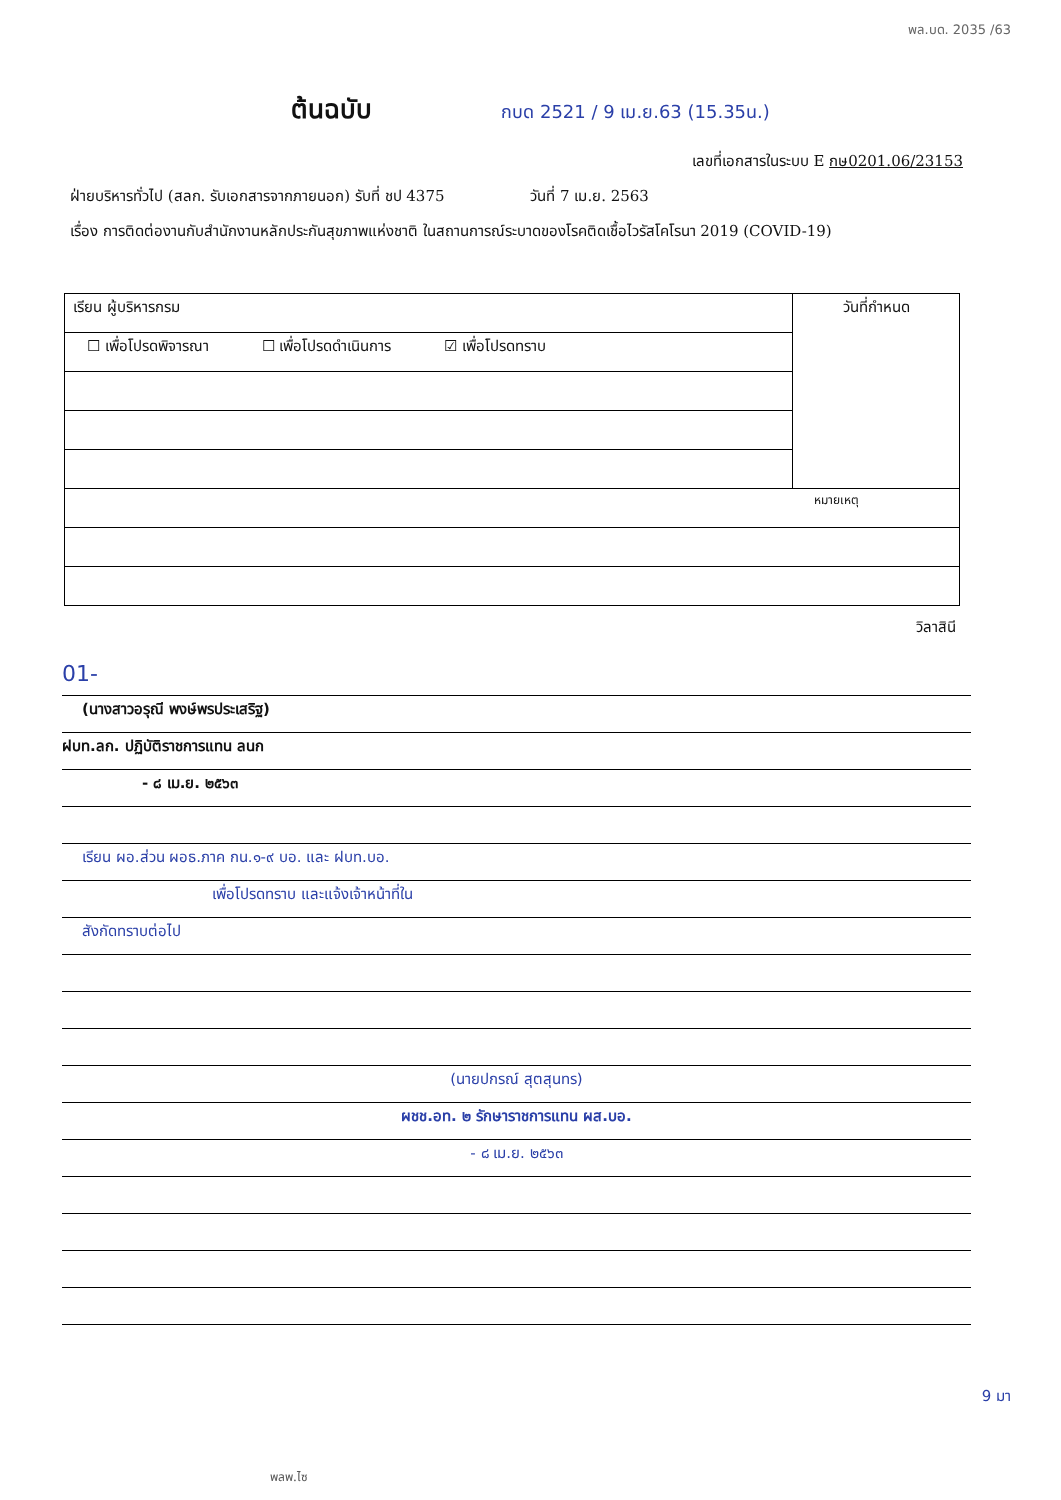พล.บด. 2035 /63
ต้นฉบับ กบด 2521 / 9 เม.ย.63 (15.35น.)
เลขที่เอกสารในระบบ E กษ0201.06/23153
ฝ่ายบริหารทั่วไป (สลก. รับเอกสารจากภายนอก) รับที่ ชป 4375 วันที่ 7 เม.ย. 2563
เรื่อง การติดต่องานกับสำนักงานหลักประกันสุขภาพแห่งชาติ ในสถานการณ์ระบาดของโรคติดเชื้อไวรัสโคโรนา 2019 (COVID-19)
| เรียน ผู้บริหารกรม | วันที่กำหนด |
| ☐ เพื่อโปรดพิจารณา ☐ เพื่อโปรดดำเนินการ ☑ เพื่อโปรดทราบ | |
| หมายเหตุ | |
วิลาสินี
01-
(นางสาวอรุณี พงษ์พรประเสริฐ)
ฝบท.ลก. ปฏิบัติราชการแทน ลนก
- ๘ เม.ย. ๒๕๖๓
เรียน ผอ.ส่วน ผอธ.ภาค กน.๑-๙ บอ. และ ฝบท.บอ.
เพื่อโปรดทราบ และแจ้งเจ้าหน้าที่ใน
สังกัดทราบต่อไป
(นายปกรณ์ สุตสุนทร)
ผชช.อท. ๒ รักษาราชการแทน ผส.บอ.
- ๘ เม.ย. ๒๕๖๓
9 มา
พลพ.ไซ